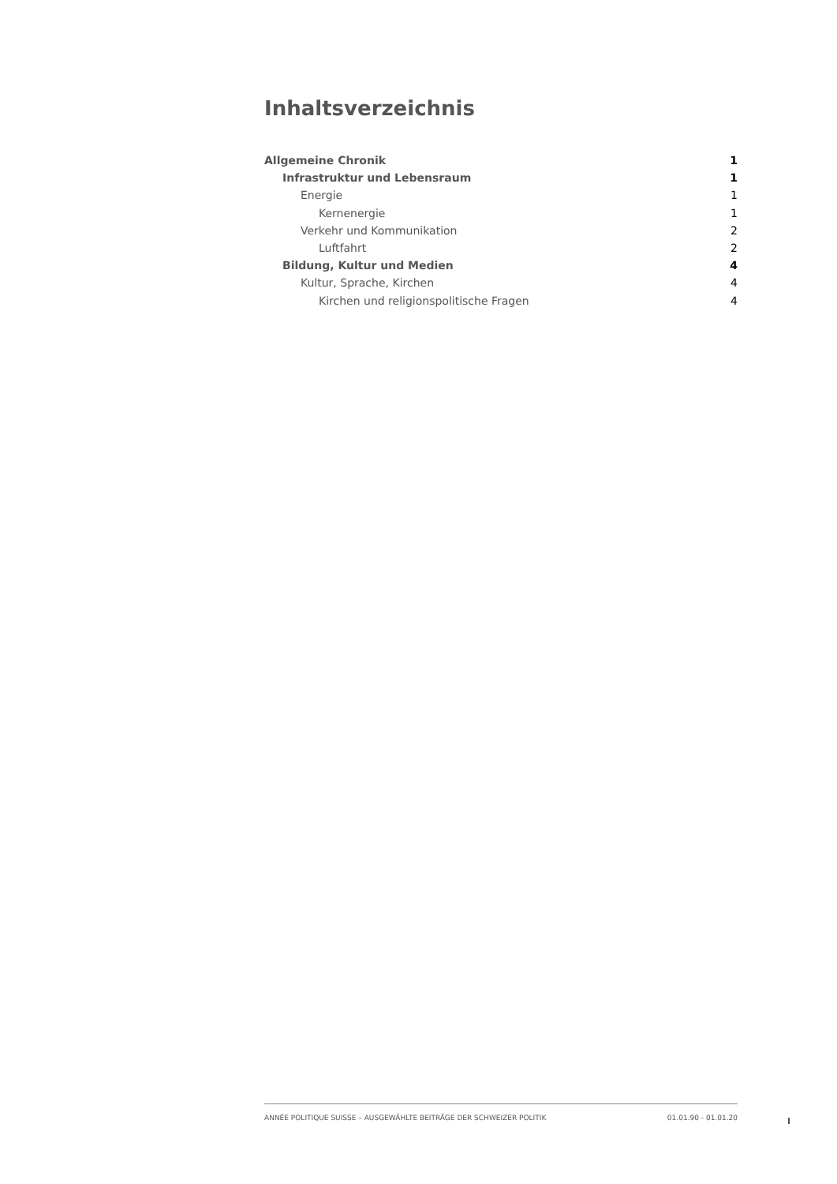Inhaltsverzeichnis
Allgemeine Chronik 1
Infrastruktur und Lebensraum 1
Energie 1
Kernenergie 1
Verkehr und Kommunikation 2
Luftfahrt 2
Bildung, Kultur und Medien 4
Kultur, Sprache, Kirchen 4
Kirchen und religionspolitische Fragen 4
ANNÉE POLITIQUE SUISSE – AUSGEWÄHLTE BEITRÄGE DER SCHWEIZER POLITIK 01.01.90 - 01.01.20
I